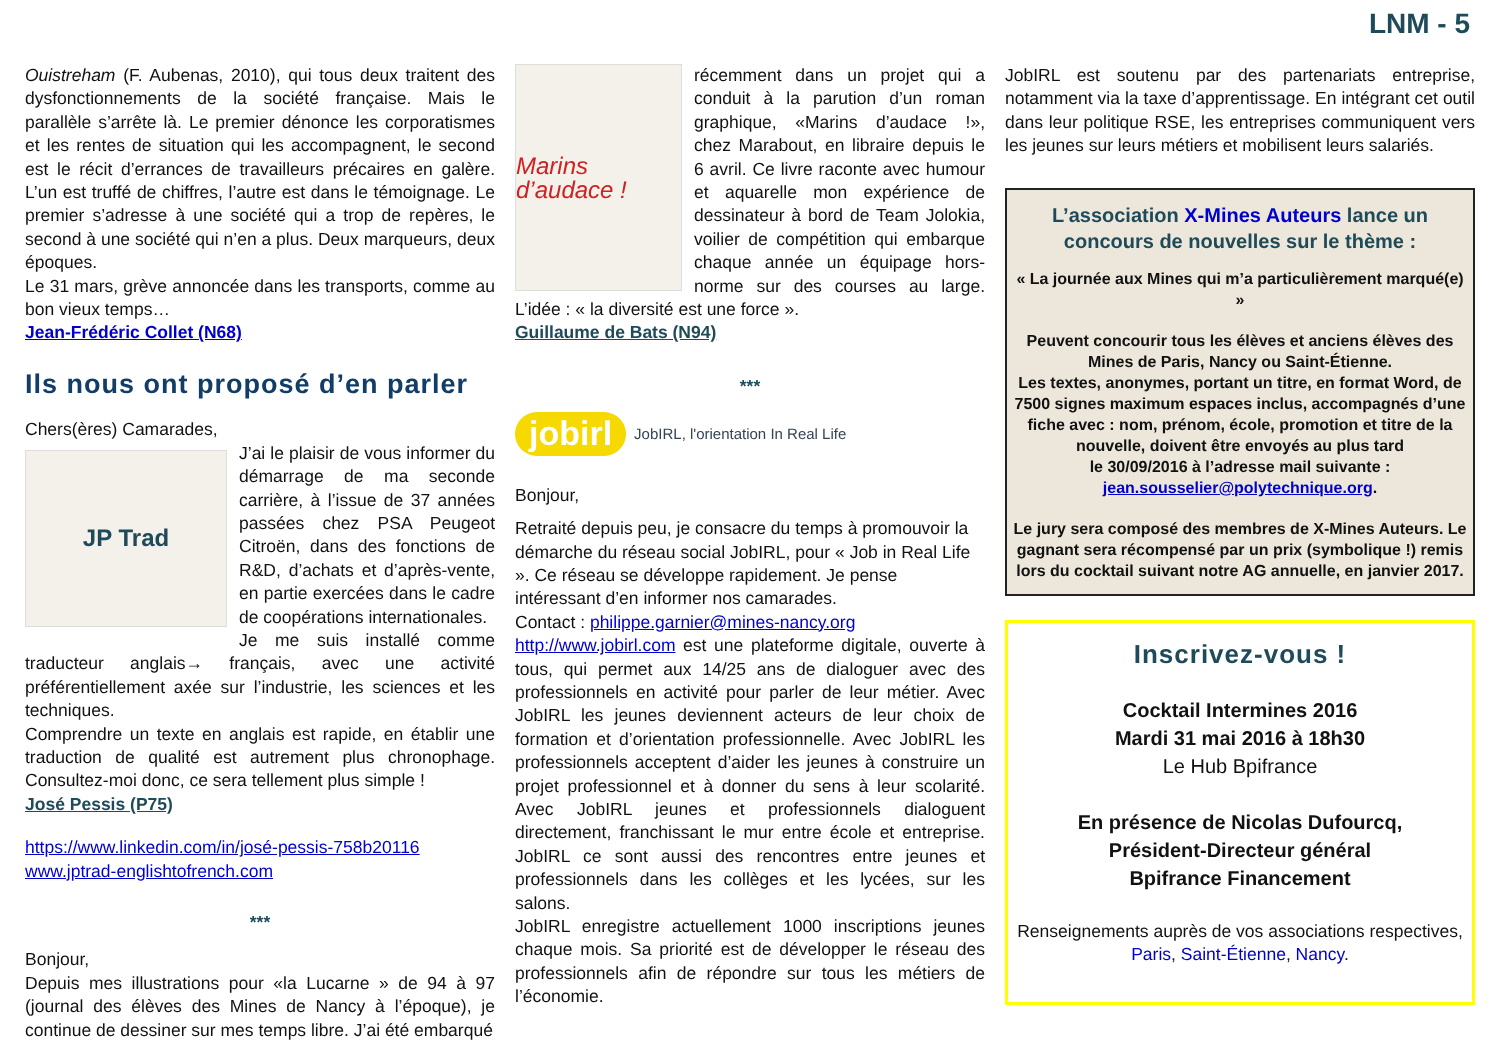LNM - 5
Ouistreham (F. Aubenas, 2010), qui tous deux traitent des dysfonctionnements de la société française. Mais le parallèle s’arrête là. Le premier dénonce les corporatismes et les rentes de situation qui les accompagnent, le second est le récit d’errances de travailleurs précaires en galère. L’un est truffé de chiffres, l’autre est dans le témoignage. Le premier s’adresse à une société qui a trop de repères, le second à une société qui n’en a plus. Deux marqueurs, deux époques.
Le 31 mars, grève annoncée dans les transports, comme au bon vieux temps…
Jean-Frédéric Collet (N68)
Ils nous ont proposé d’en parler
Chers(ères) Camarades,
JP Trad
J’ai le plaisir de vous informer du démarrage de ma seconde carrière, à l’issue de 37 années passées chez PSA Peugeot Citroën, dans des fonctions de R&D, d’achats et d’après-vente, en partie exercées dans le cadre de coopérations internationales.
Je me suis installé comme traducteur anglais→ français, avec une activité préférentiellement axée sur l’industrie, les sciences et les techniques.
Comprendre un texte en anglais est rapide, en établir une traduction de qualité est autrement plus chronophage. Consultez-moi donc, ce sera tellement plus simple !
José Pessis (P75)
https://www.linkedin.com/in/josé-pessis-758b20116
www.jptrad-englishtofrench.com
***
Bonjour,
Depuis mes illustrations pour «la Lucarne » de 94 à 97 (journal des élèves des Mines de Nancy à l’époque), je continue de dessiner sur mes temps libre. J’ai été embarqué
Marins d’audace !
récemment dans un projet qui a conduit à la parution d’un roman graphique, «Marins d’audace !», chez Marabout, en libraire depuis le 6 avril. Ce livre raconte avec humour et aquarelle mon expérience de dessinateur à bord de Team Jolokia, voilier de compétition qui embarque chaque année un équipage hors-norme sur des courses au large. L’idée : « la diversité est une force ».
Guillaume de Bats (N94)
***
jobirl JobIRL, l'orientation In Real Life
Bonjour,
Retraité depuis peu, je consacre du temps à promouvoir la démarche du réseau social JobIRL, pour « Job in Real Life ». Ce réseau se développe rapidement. Je pense intéressant d’en informer nos camarades.
Contact : philippe.garnier@mines-nancy.org
http://www.jobirl.com est une plateforme digitale, ouverte à tous, qui permet aux 14/25 ans de dialoguer avec des professionnels en activité pour parler de leur métier. Avec JobIRL les jeunes deviennent acteurs de leur choix de formation et d’orientation professionnelle. Avec JobIRL les professionnels acceptent d’aider les jeunes à construire un projet professionnel et à donner du sens à leur scolarité. Avec JobIRL jeunes et professionnels dialoguent directement, franchissant le mur entre école et entreprise. JobIRL ce sont aussi des rencontres entre jeunes et professionnels dans les collèges et les lycées, sur les salons.
JobIRL enregistre actuellement 1000 inscriptions jeunes chaque mois. Sa priorité est de développer le réseau des professionnels afin de répondre sur tous les métiers de l’économie.
JobIRL est soutenu par des partenariats entreprise, notamment via la taxe d’apprentissage. En intégrant cet outil dans leur politique RSE, les entreprises communiquent vers les jeunes sur leurs métiers et mobilisent leurs salariés.
L’association X-Mines Auteurs lance un concours de nouvelles sur le thème :
« La journée aux Mines qui m’a particulièrement marqué(e) »
Peuvent concourir tous les élèves et anciens élèves des Mines de Paris, Nancy ou Saint-Étienne.
Les textes, anonymes, portant un titre, en format Word, de 7500 signes maximum espaces inclus, accompagnés d’une fiche avec : nom, prénom, école, promotion et titre de la nouvelle, doivent être envoyés au plus tard
le 30/09/2016 à l’adresse mail suivante :
jean.sousselier@polytechnique.org.
Le jury sera composé des membres de X-Mines Auteurs. Le gagnant sera récompensé par un prix (symbolique !) remis lors du cocktail suivant notre AG annuelle, en janvier 2017.
Inscrivez-vous !
Cocktail Intermines 2016
Mardi 31 mai 2016 à 18h30
Le Hub Bpifrance
En présence de Nicolas Dufourcq,
Président-Directeur général
Bpifrance Financement
Renseignements auprès de vos associations respectives, Paris, Saint-Étienne, Nancy.